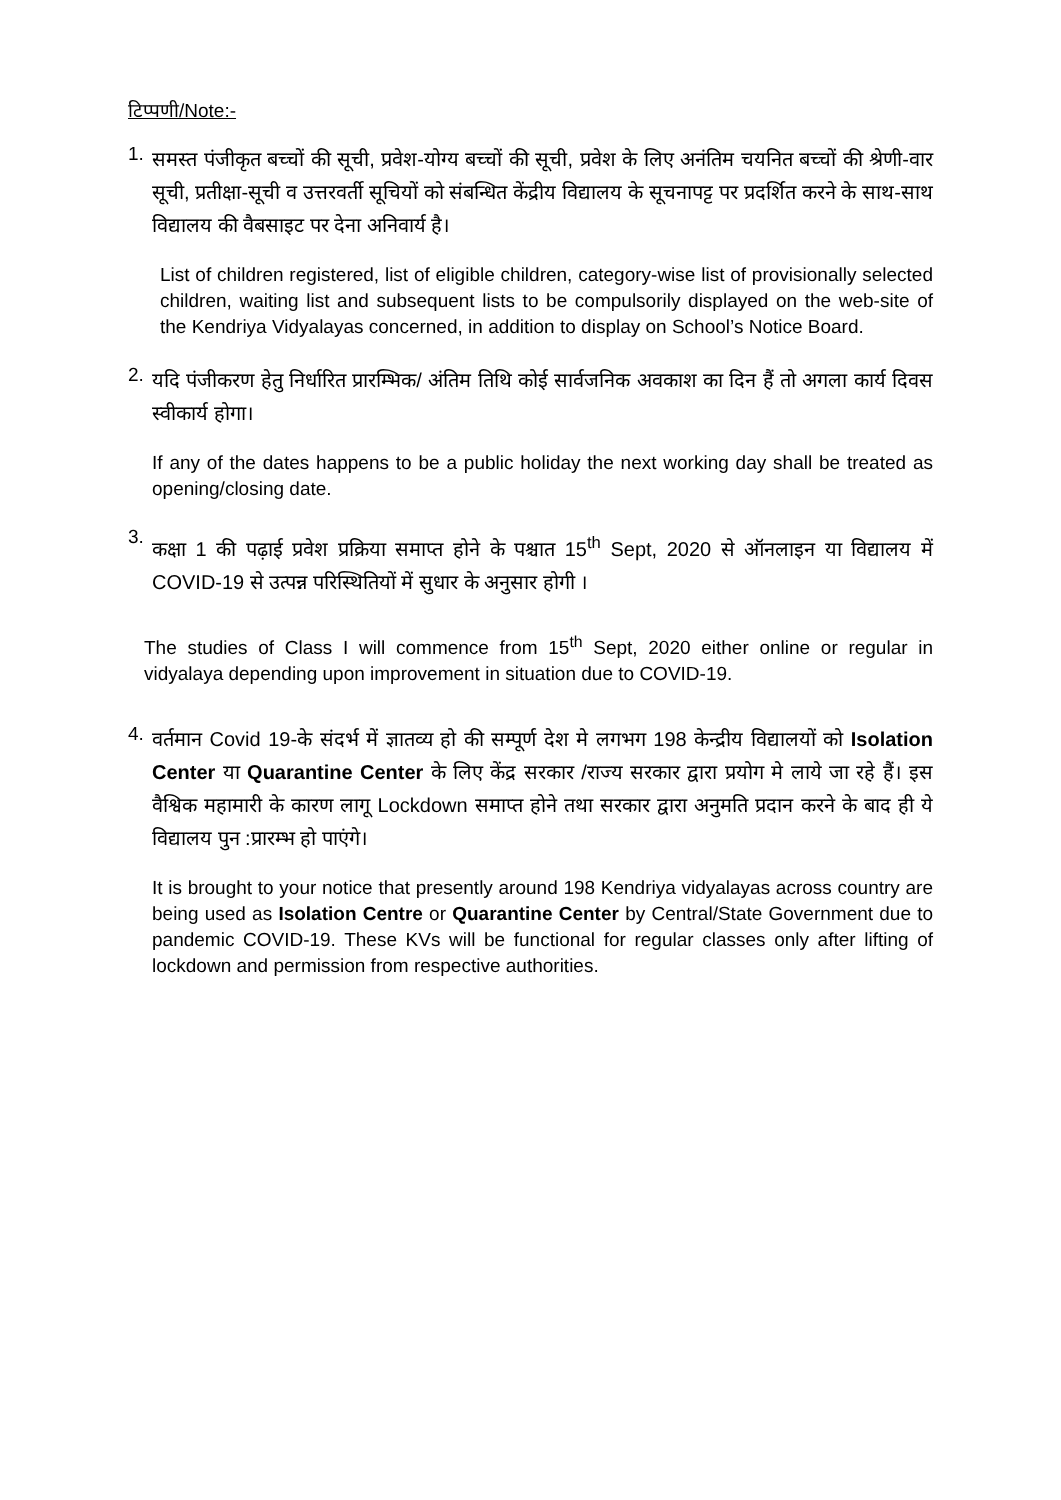टिप्पणी/Note:-
1.
समस्त पंजीकृत बच्चों की सूची, प्रवेश-योग्य बच्चों की सूची, प्रवेश के लिए अनंतिम चयनित बच्चों की श्रेणी-वार सूची, प्रतीक्षा-सूची व उत्तरवर्ती सूचियों को संबन्धित केंद्रीय विद्यालय के सूचनापट्ट पर प्रदर्शित करने के साथ-साथ विद्यालय की वैबसाइट पर देना अनिवार्य है।
List of children registered, list of eligible children, category-wise list of provisionally selected children, waiting list and subsequent lists to be compulsorily displayed on the web-site of the Kendriya Vidyalayas concerned, in addition to display on School’s Notice Board.
2.
यदि पंजीकरण हेतु निर्धारित प्रारम्भिक/ अंतिम तिथि कोई सार्वजनिक अवकाश का दिन हैं तो अगला कार्य दिवस स्वीकार्य होगा।
If any of the dates happens to be a public holiday the next working day shall be treated as opening/closing date.
3.
कक्षा 1 की पढ़ाई प्रवेश प्रक्रिया समाप्त होने के पश्चात 15<sup>th</sup> Sept, 2020 से ऑनलाइन या विद्यालय में COVID-19 से उत्पन्न परिस्थितियों में सुधार के अनुसार होगी ।
The studies of Class I will commence from 15<sup>th</sup> Sept, 2020 either online or regular in vidyalaya depending upon improvement in situation due to COVID-19.
4.
वर्तमान Covid 19-के संदर्भ में ज्ञातव्य हो की सम्पूर्ण देश मे लगभग 198 केन्द्रीय विद्यालयों को Isolation Center या Quarantine Center के लिए केंद्र सरकार /राज्य सरकार द्वारा प्रयोग मे लाये जा रहे हैं। इस वैश्विक महामारी के कारण लागू Lockdown समाप्त होने तथा सरकार द्वारा अनुमति प्रदान करने के बाद ही ये विद्यालय पुन :प्रारम्भ हो पाएंगे।
It is brought to your notice that presently around 198 Kendriya vidyalayas across country are being used as Isolation Centre or Quarantine Center by Central/State Government due to pandemic COVID-19. These KVs will be functional for regular classes only after lifting of lockdown and permission from respective authorities.